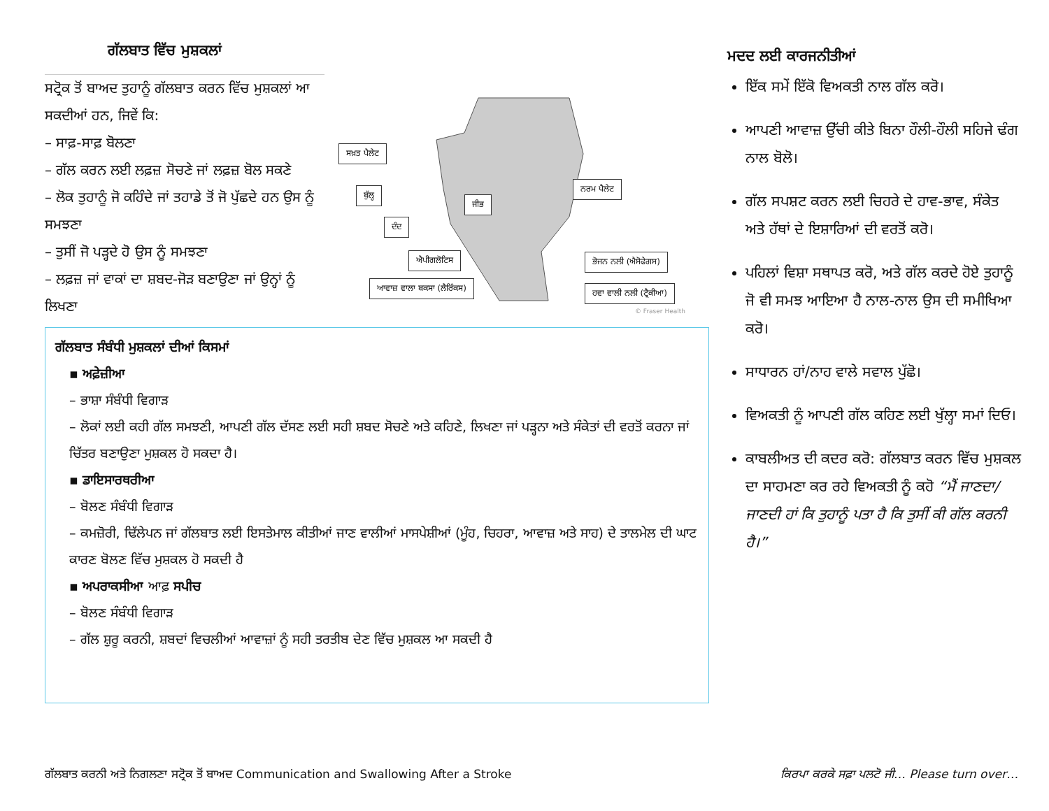ਗੱਲਬਾਤ ਵਿੱਚ ਮੁਸ਼ਕਲਾਂ
ਸਟ੍ਰੋਕ ਤੋਂ ਬਾਅਦ ਤੁਹਾਨੂੰ ਗੱਲਬਾਤ ਕਰਨ ਵਿੱਚ ਮੁਸ਼ਕਲਾਂ ਆ ਸਕਦੀਆਂ ਹਨ, ਜਿਵੇਂ ਕਿ:
– ਸਾਫ਼-ਸਾਫ਼ ਬੋਲਣਾ
– ਗੱਲ ਕਰਨ ਲਈ ਲਫ਼ਜ਼ ਸੋਚਣੇ ਜਾਂ ਲਫ਼ਜ਼ ਬੋਲ ਸਕਣੇ
– ਲੋਕ ਤੁਹਾਨੂੰ ਜੋ ਕਹਿੰਦੇ ਜਾਂ ਤਹਾਡੇ ਤੋਂ ਜੋ ਪੁੱਛਦੇ ਹਨ ਉਸ ਨੂੰ ਸਮਝਣਾ
– ਤੁਸੀਂ ਜੋ ਪੜ੍ਹਦੇ ਹੋ ਉਸ ਨੂੰ ਸਮਝਣਾ
– ਲਫ਼ਜ਼ ਜਾਂ ਵਾਕਾਂ ਦਾ ਸ਼ਬਦ-ਜੋੜ ਬਣਾਉਣਾ ਜਾਂ ਉਨ੍ਹਾਂ ਨੂੰ ਲਿਖਣਾ
ਸਖ਼ਤ ਪੈਲੇਟ
ਬੁੱਲ੍ਹ
ਜੀਭ
ਨਰਮ ਪੈਲੇਟ
ਦੰਦ
ਐਪੀਗਲੋਟਿਸ ਭੋਜਨ ਨਲੀ (ਐਸੋਫੇਗਸ)
ਆਵਾਜ਼ ਵਾਲਾ ਬਕਸਾ (ਲੈਰਿੰਕਸ) ਹਵਾ ਵਾਲੀ ਨਲੀ (ਟ੍ਰੈਕੀਆ)
© Fraser Health
ਗੱਲਬਾਤ ਸੰਬੰਧੀ ਮੁਸ਼ਕਲਾਂ ਦੀਆਂ ਕਿਸਮਾਂ
▪ ਅਫ਼ੇਜ਼ੀਆ
– ਭਾਸ਼ਾ ਸੰਬੰਧੀ ਵਿਗਾੜ
– ਲੋਕਾਂ ਲਈ ਕਹੀ ਗੱਲ ਸਮਝਣੀ, ਆਪਣੀ ਗੱਲ ਦੱਸਣ ਲਈ ਸਹੀ ਸ਼ਬਦ ਸੋਚਣੇ ਅਤੇ ਕਹਿਣੇ, ਲਿਖਣਾ ਜਾਂ ਪੜ੍ਹਨਾ ਅਤੇ ਸੰਕੇਤਾਂ ਦੀ ਵਰਤੋਂ ਕਰਨਾ ਜਾਂ ਚਿੱਤਰ ਬਣਾਉਣਾ ਮੁਸ਼ਕਲ ਹੋ ਸਕਦਾ ਹੈ।
▪ ਡਾਇਸਾਰਥਰੀਆ
– ਬੋਲਣ ਸੰਬੰਧੀ ਵਿਗਾੜ
– ਕਮਜ਼ੋਰੀ, ਢਿੱਲੇਪਨ ਜਾਂ ਗੱਲਬਾਤ ਲਈ ਇਸਤੇਮਾਲ ਕੀਤੀਆਂ ਜਾਣ ਵਾਲੀਆਂ ਮਾਸਪੇਸ਼ੀਆਂ (ਮੂੰਹ, ਚਿਹਰਾ, ਆਵਾਜ਼ ਅਤੇ ਸਾਹ) ਦੇ ਤਾਲਮੇਲ ਦੀ ਘਾਟ ਕਾਰਣ ਬੋਲਣ ਵਿੱਚ ਮੁਸ਼ਕਲ ਹੋ ਸਕਦੀ ਹੈ
▪ ਅਪਰਾਕਸੀਆ ਆਫ਼ ਸਪੀਚ
– ਬੋਲਣ ਸੰਬੰਧੀ ਵਿਗਾੜ
– ਗੱਲ ਸ਼ੁਰੂ ਕਰਨੀ, ਸ਼ਬਦਾਂ ਵਿਚਲੀਆਂ ਆਵਾਜ਼ਾਂ ਨੂੰ ਸਹੀ ਤਰਤੀਬ ਦੇਣ ਵਿੱਚ ਮੁਸ਼ਕਲ ਆ ਸਕਦੀ ਹੈ
ਮਦਦ ਲਈ ਕਾਰਜਨੀਤੀਆਂ
ਇੱਕ ਸਮੇਂ ਇੱਕੋ ਵਿਅਕਤੀ ਨਾਲ ਗੱਲ ਕਰੋ।
ਆਪਣੀ ਆਵਾਜ਼ ਉੱਚੀ ਕੀਤੇ ਬਿਨਾ ਹੌਲੀ-ਹੌਲੀ ਸਹਿਜੇ ਢੰਗ ਨਾਲ ਬੋਲੋ।
ਗੱਲ ਸਪਸ਼ਟ ਕਰਨ ਲਈ ਚਿਹਰੇ ਦੇ ਹਾਵ-ਭਾਵ, ਸੰਕੇਤ ਅਤੇ ਹੱਥਾਂ ਦੇ ਇਸ਼ਾਰਿਆਂ ਦੀ ਵਰਤੋਂ ਕਰੋ।
ਪਹਿਲਾਂ ਵਿਸ਼ਾ ਸਥਾਪਤ ਕਰੋ, ਅਤੇ ਗੱਲ ਕਰਦੇ ਹੋਏ ਤੁਹਾਨੂੰ ਜੋ ਵੀ ਸਮਝ ਆਇਆ ਹੈ ਨਾਲ-ਨਾਲ ਉਸ ਦੀ ਸਮੀਖਿਆ ਕਰੋ।
ਸਾਧਾਰਨ ਹਾਂ/ਨਾਹ ਵਾਲੇ ਸਵਾਲ ਪੁੱਛੋ।
ਵਿਅਕਤੀ ਨੂੰ ਆਪਣੀ ਗੱਲ ਕਹਿਣ ਲਈ ਖੁੱਲ੍ਹਾ ਸਮਾਂ ਦਿਓ।
ਕਾਬਲੀਅਤ ਦੀ ਕਦਰ ਕਰੋ: ਗੱਲਬਾਤ ਕਰਨ ਵਿੱਚ ਮੁਸ਼ਕਲ ਦਾ ਸਾਹਮਣਾ ਕਰ ਰਹੇ ਵਿਅਕਤੀ ਨੂੰ ਕਹੋ “ਮੈਂ ਜਾਣਦਾ/ਜਾਣਦੀ ਹਾਂ ਕਿ ਤੁਹਾਨੂੰ ਪਤਾ ਹੈ ਕਿ ਤੁਸੀਂ ਕੀ ਗੱਲ ਕਰਨੀ ਹੈ।”
ਗੱਲਬਾਤ ਕਰਨੀ ਅਤੇ ਨਿਗਲਣਾ ਸਟ੍ਰੋਕ ਤੋਂ ਬਾਅਦ Communication and Swallowing After a Stroke ਕਿਰਪਾ ਕਰਕੇ ਸਫ਼ਾ ਪਲਟੋ ਜੀ… Please turn over…